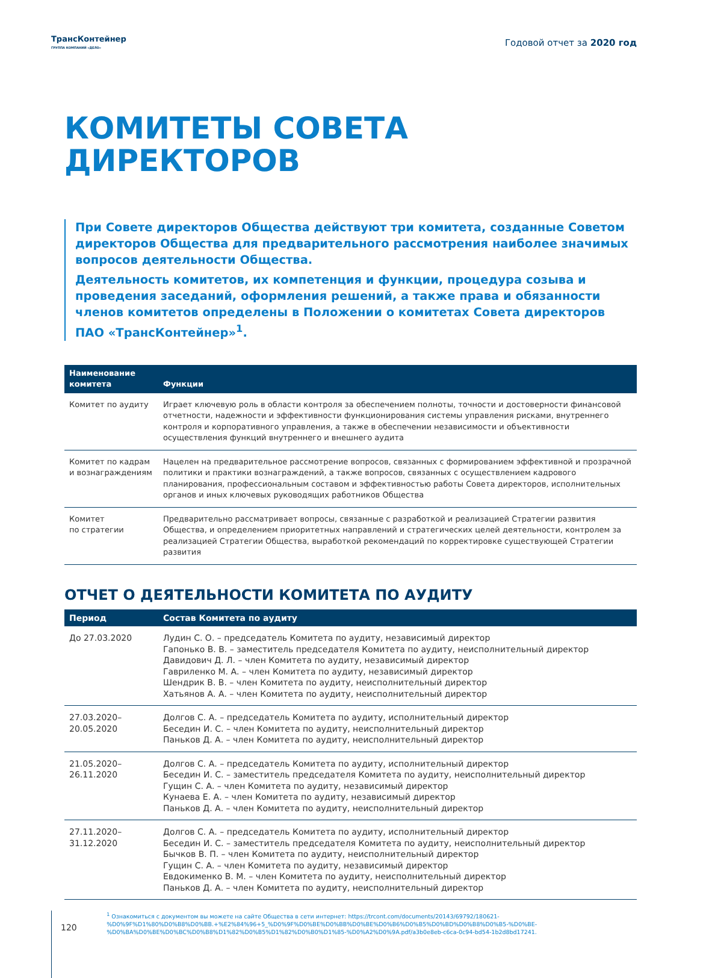ТрансКонтейнер
ГРУППА КОМПАНИЙ «ДЕЛО»
Годовой отчет за 2020 год
КОМИТЕТЫ СОВЕТА
ДИРЕКТОРОВ
При Совете директоров Общества действуют три комитета, созданные Советом директоров Общества для предварительного рассмотрения наиболее значимых вопросов деятельности Общества.
Деятельность комитетов, их компетенция и функции, процедура созыва и проведения заседаний, оформления решений, а также права и обязанности членов комитетов определены в Положении о комитетах Совета директоров ПАО «ТрансКонтейнер»<sup>1</sup>.
| Наименование комитета | Функции |
| --- | --- |
| Комитет по аудиту | Играет ключевую роль в области контроля за обеспечением полноты, точности и достоверности финансовой отчетности, надежности и эффективности функционирования системы управления рисками, внутреннего контроля и корпоративного управления, а также в обеспечении независимости и объективности осуществления функций внутреннего и внешнего аудита |
| Комитет по кадрам и вознаграждениям | Нацелен на предварительное рассмотрение вопросов, связанных с формированием эффективной и прозрачной политики и практики вознаграждений, а также вопросов, связанных с осуществлением кадрового планирования, профессиональным составом и эффективностью работы Совета директоров, исполнительных органов и иных ключевых руководящих работников Общества |
| Комитет по стратегии | Предварительно рассматривает вопросы, связанные с разработкой и реализацией Стратегии развития Общества, и определением приоритетных направлений и стратегических целей деятельности, контролем за реализацией Стратегии Общества, выработкой рекомендаций по корректировке существующей Стратегии развития |
ОТЧЕТ О ДЕЯТЕЛЬНОСТИ КОМИТЕТА ПО АУДИТУ
| Период | Состав Комитета по аудиту |
| --- | --- |
| До 27.03.2020 | Лудин С. О. – председатель Комитета по аудиту, независимый директор Гапонько В. В. – заместитель председателя Комитета по аудиту, неисполнительный директор Давидович Д. Л. – член Комитета по аудиту, независимый директор Гавриленко М. А. – член Комитета по аудиту, независимый директор Шендрик В. В. – член Комитета по аудиту, неисполнительный директор Хатьянов А. А. – член Комитета по аудиту, неисполнительный директор |
| 27.03.2020– 20.05.2020 | Долгов С. А. – председатель Комитета по аудиту, исполнительный директор Беседин И. С. – член Комитета по аудиту, неисполнительный директор Паньков Д. А. – член Комитета по аудиту, неисполнительный директор |
| 21.05.2020– 26.11.2020 | Долгов С. А. – председатель Комитета по аудиту, исполнительный директор Беседин И. С. – заместитель председателя Комитета по аудиту, неисполнительный директор Гущин С. А. – член Комитета по аудиту, независимый директор Кунаева Е. А. – член Комитета по аудиту, независимый директор Паньков Д. А. – член Комитета по аудиту, неисполнительный директор |
| 27.11.2020– 31.12.2020 | Долгов С. А. – председатель Комитета по аудиту, исполнительный директор Беседин И. С. – заместитель председателя Комитета по аудиту, неисполнительный директор Бычков В. П. – член Комитета по аудиту, неисполнительный директор Гущин С. А. – член Комитета по аудиту, независимый директор Евдокименко В. М. – член Комитета по аудиту, неисполнительный директор Паньков Д. А. – член Комитета по аудиту, неисполнительный директор |
120
<sup>1</sup> Ознакомиться с документом вы можете на сайте Общества в сети интернет: https://trcont.com/documents/20143/69792/180621-%D0%9F%D1%80%D0%B8%D0%BB.+%E2%84%96+5_%D0%9F%D0%BE%D0%BB%D0%BE%D0%B6%D0%B5%D0%BD%D0%B8%D0%B5-%D0%BE-%D0%BA%D0%BE%D0%BC%D0%B8%D1%82%D0%B5%D1%82%D0%B0%D1%85-%D0%A2%D0%9A.pdf/a3b0e8eb-c6ca-0c94-bd54-1b2d8bd17241.